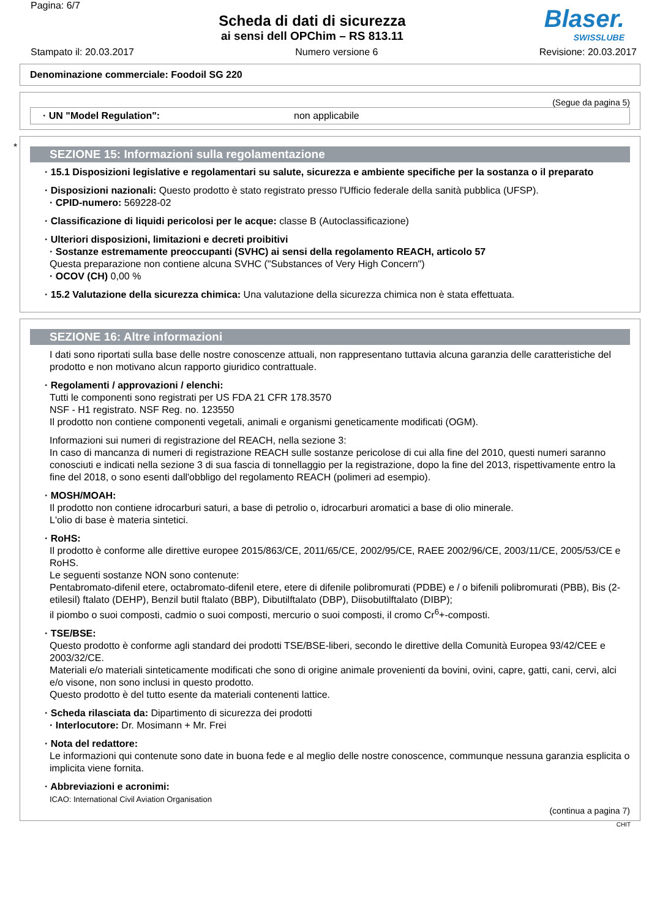Pagina: 6/7
Scheda di dati di sicurezza
ai sensi dell OPChim – RS 813.11
Blaser.
SWISSLUBE
Stampato il: 20.03.2017 Numero versione 6 Revisione: 20.03.2017
Denominazione commerciale: Foodoil SG 220
(Segue da pagina 5)
· UN "Model Regulation": non applicabile
*
SEZIONE 15: Informazioni sulla regolamentazione
· 15.1 Disposizioni legislative e regolamentari su salute, sicurezza e ambiente specifiche per la sostanza o il preparato
· Disposizioni nazionali: Questo prodotto è stato registrato presso l'Ufficio federale della sanità pubblica (UFSP).
· CPID-numero: 569228-02
· Classificazione di liquidi pericolosi per le acque: classe B (Autoclassificazione)
· Ulteriori disposizioni, limitazioni e decreti proibitivi
· Sostanze estremamente preoccupanti (SVHC) ai sensi della regolamento REACH, articolo 57
Questa preparazione non contiene alcuna SVHC ("Substances of Very High Concern")
· OCOV (CH) 0,00 %
· 15.2 Valutazione della sicurezza chimica: Una valutazione della sicurezza chimica non è stata effettuata.
SEZIONE 16: Altre informazioni
I dati sono riportati sulla base delle nostre conoscenze attuali, non rappresentano tuttavia alcuna garanzia delle caratteristiche del prodotto e non motivano alcun rapporto giuridico contrattuale.
· Regolamenti / approvazioni / elenchi:
Tutti le componenti sono registrati per US FDA 21 CFR 178.3570
NSF - H1 registrato. NSF Reg. no. 123550
Il prodotto non contiene componenti vegetali, animali e organismi geneticamente modificati (OGM).
Informazioni sui numeri di registrazione del REACH, nella sezione 3:
In caso di mancanza di numeri di registrazione REACH sulle sostanze pericolose di cui alla fine del 2010, questi numeri saranno conosciuti e indicati nella sezione 3 di sua fascia di tonnellaggio per la registrazione, dopo la fine del 2013, rispettivamente entro la fine del 2018, o sono esenti dall'obbligo del regolamento REACH (polimeri ad esempio).
· MOSH/MOAH:
Il prodotto non contiene idrocarburi saturi, a base di petrolio o, idrocarburi aromatici a base di olio minerale.
L'olio di base è materia sintetici.
· RoHS:
Il prodotto è conforme alle direttive europee 2015/863/CE, 2011/65/CE, 2002/95/CE, RAEE 2002/96/CE, 2003/11/CE, 2005/53/CE e RoHS.
Le seguenti sostanze NON sono contenute:
Pentabromato-difenil etere, octabromato-difenil etere, etere di difenile polibromurati (PDBE) e / o bifenili polibromurati (PBB), Bis (2-etilesil) ftalato (DEHP), Benzil butil ftalato (BBP), Dibutilftalato (DBP), Diisobutilftalato (DIBP);
il piombo o suoi composti, cadmio o suoi composti, mercurio o suoi composti, il cromo Cr<sup>6</sup>+-composti.
· TSE/BSE:
Questo prodotto è conforme agli standard dei prodotti TSE/BSE-liberi, secondo le direttive della Comunità Europea 93/42/CEE e 2003/32/CE.
Materiali e/o materiali sinteticamente modificati che sono di origine animale provenienti da bovini, ovini, capre, gatti, cani, cervi, alci e/o visone, non sono inclusi in questo prodotto.
Questo prodotto è del tutto esente da materiali contenenti lattice.
· Scheda rilasciata da: Dipartimento di sicurezza dei prodotti
· Interlocutore: Dr. Mosimann + Mr. Frei
· Nota del redattore:
Le informazioni qui contenute sono date in buona fede e al meglio delle nostre conoscence, communque nessuna garanzia esplicita o implicita viene fornita.
· Abbreviazioni e acronimi:
ICAO: International Civil Aviation Organisation
(continua a pagina 7)
CHIT